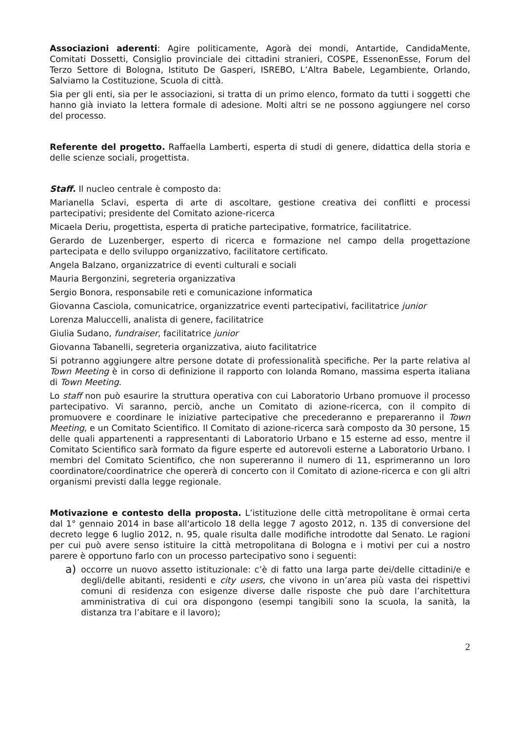Associazioni aderenti: Agire politicamente, Agorà dei mondi, Antartide, CandidaMente, Comitati Dossetti, Consiglio provinciale dei cittadini stranieri, COSPE, EssenonEsse, Forum del Terzo Settore di Bologna, Istituto De Gasperi, ISREBO, L’Altra Babele, Legambiente, Orlando, Salviamo la Costituzione, Scuola di città.
Sia per gli enti, sia per le associazioni, si tratta di un primo elenco, formato da tutti i soggetti che hanno già inviato la lettera formale di adesione. Molti altri se ne possono aggiungere nel corso del processo.
Referente del progetto. Raffaella Lamberti, esperta di studi di genere, didattica della storia e delle scienze sociali, progettista.
Staff. Il nucleo centrale è composto da:
Marianella Sclavi, esperta di arte di ascoltare, gestione creativa dei conflitti e processi partecipativi; presidente del Comitato azione-ricerca
Micaela Deriu, progettista, esperta di pratiche partecipative, formatrice, facilitatrice.
Gerardo de Luzenberger, esperto di ricerca e formazione nel campo della progettazione partecipata e dello sviluppo organizzativo, facilitatore certificato.
Angela Balzano, organizzatrice di eventi culturali e sociali
Mauria Bergonzini, segreteria organizzativa
Sergio Bonora, responsabile reti e comunicazione informatica
Giovanna Casciola, comunicatrice, organizzatrice eventi partecipativi, facilitatrice junior
Lorenza Maluccelli, analista di genere, facilitatrice
Giulia Sudano, fundraiser, facilitatrice junior
Giovanna Tabanelli, segreteria organizzativa, aiuto facilitatrice
Si potranno aggiungere altre persone dotate di professionalità specifiche. Per la parte relativa al Town Meeting è in corso di definizione il rapporto con Iolanda Romano, massima esperta italiana di Town Meeting.
Lo staff non può esaurire la struttura operativa con cui Laboratorio Urbano promuove il processo partecipativo. Vi saranno, perciò, anche un Comitato di azione-ricerca, con il compito di promuovere e coordinare le iniziative partecipative che precederanno e prepareranno il Town Meeting, e un Comitato Scientifico. Il Comitato di azione-ricerca sarà composto da 30 persone, 15 delle quali appartenenti a rappresentanti di Laboratorio Urbano e 15 esterne ad esso, mentre il Comitato Scientifico sarà formato da figure esperte ed autorevoli esterne a Laboratorio Urbano. I membri del Comitato Scientifico, che non supereranno il numero di 11, esprimeranno un loro coordinatore/coordinatrice che opererà di concerto con il Comitato di azione-ricerca e con gli altri organismi previsti dalla legge regionale.
Motivazione e contesto della proposta. L’istituzione delle città metropolitane è ormai certa dal 1° gennaio 2014 in base all'articolo 18 della legge 7 agosto 2012, n. 135 di conversione del decreto legge 6 luglio 2012, n. 95, quale risulta dalle modifiche introdotte dal Senato. Le ragioni per cui può avere senso istituire la città metropolitana di Bologna e i motivi per cui a nostro parere è opportuno farlo con un processo partecipativo sono i seguenti:
a) occorre un nuovo assetto istituzionale: c’è di fatto una larga parte dei/delle cittadini/e e degli/delle abitanti, residenti e city users, che vivono in un’area più vasta dei rispettivi comuni di residenza con esigenze diverse dalle risposte che può dare l’architettura amministrativa di cui ora dispongono (esempi tangibili sono la scuola, la sanità, la distanza tra l’abitare e il lavoro);
2